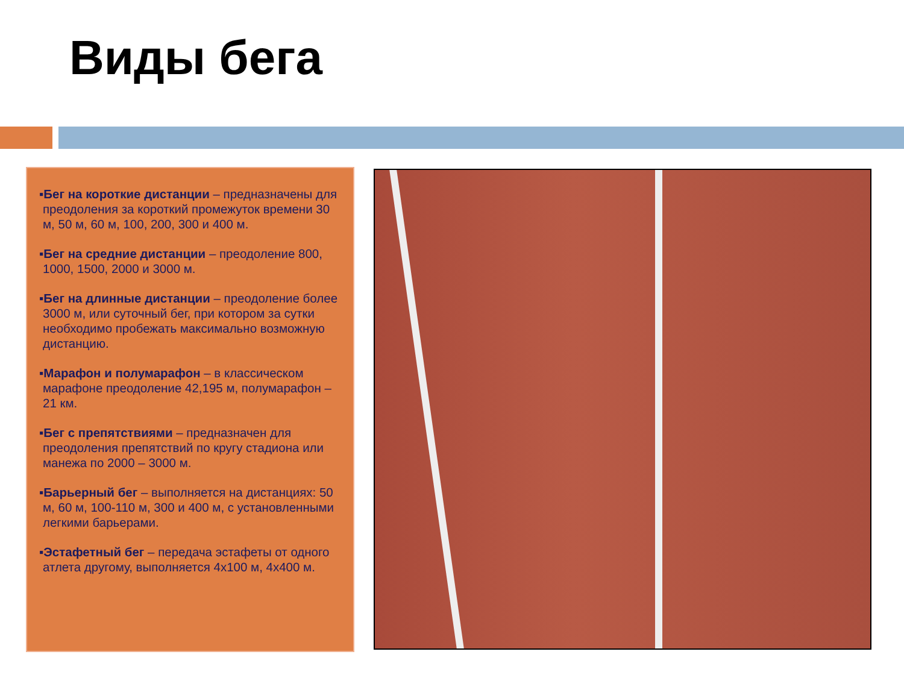Виды бега
▪Бег на короткие дистанции – предназначены для преодоления за короткий промежуток времени 30 м, 50 м, 60 м, 100, 200, 300 и 400 м.
▪Бег на средние дистанции – преодоление 800, 1000, 1500, 2000 и 3000 м.
▪Бег на длинные дистанции – преодоление более 3000 м, или суточный бег, при котором за сутки необходимо пробежать максимально возможную дистанцию.
▪Марафон и полумарафон – в классическом марафоне преодоление 42,195 м, полумарафон – 21 км.
▪Бег с препятствиями – предназначен для преодоления препятствий по кругу стадиона или манежа по 2000 – 3000 м.
▪Барьерный бег – выполняется на дистанциях: 50 м, 60 м, 100-110 м, 300 и 400 м, с установленными легкими барьерами.
▪Эстафетный бег – передача эстафеты от одного атлета другому, выполняется 4х100 м, 4х400 м.